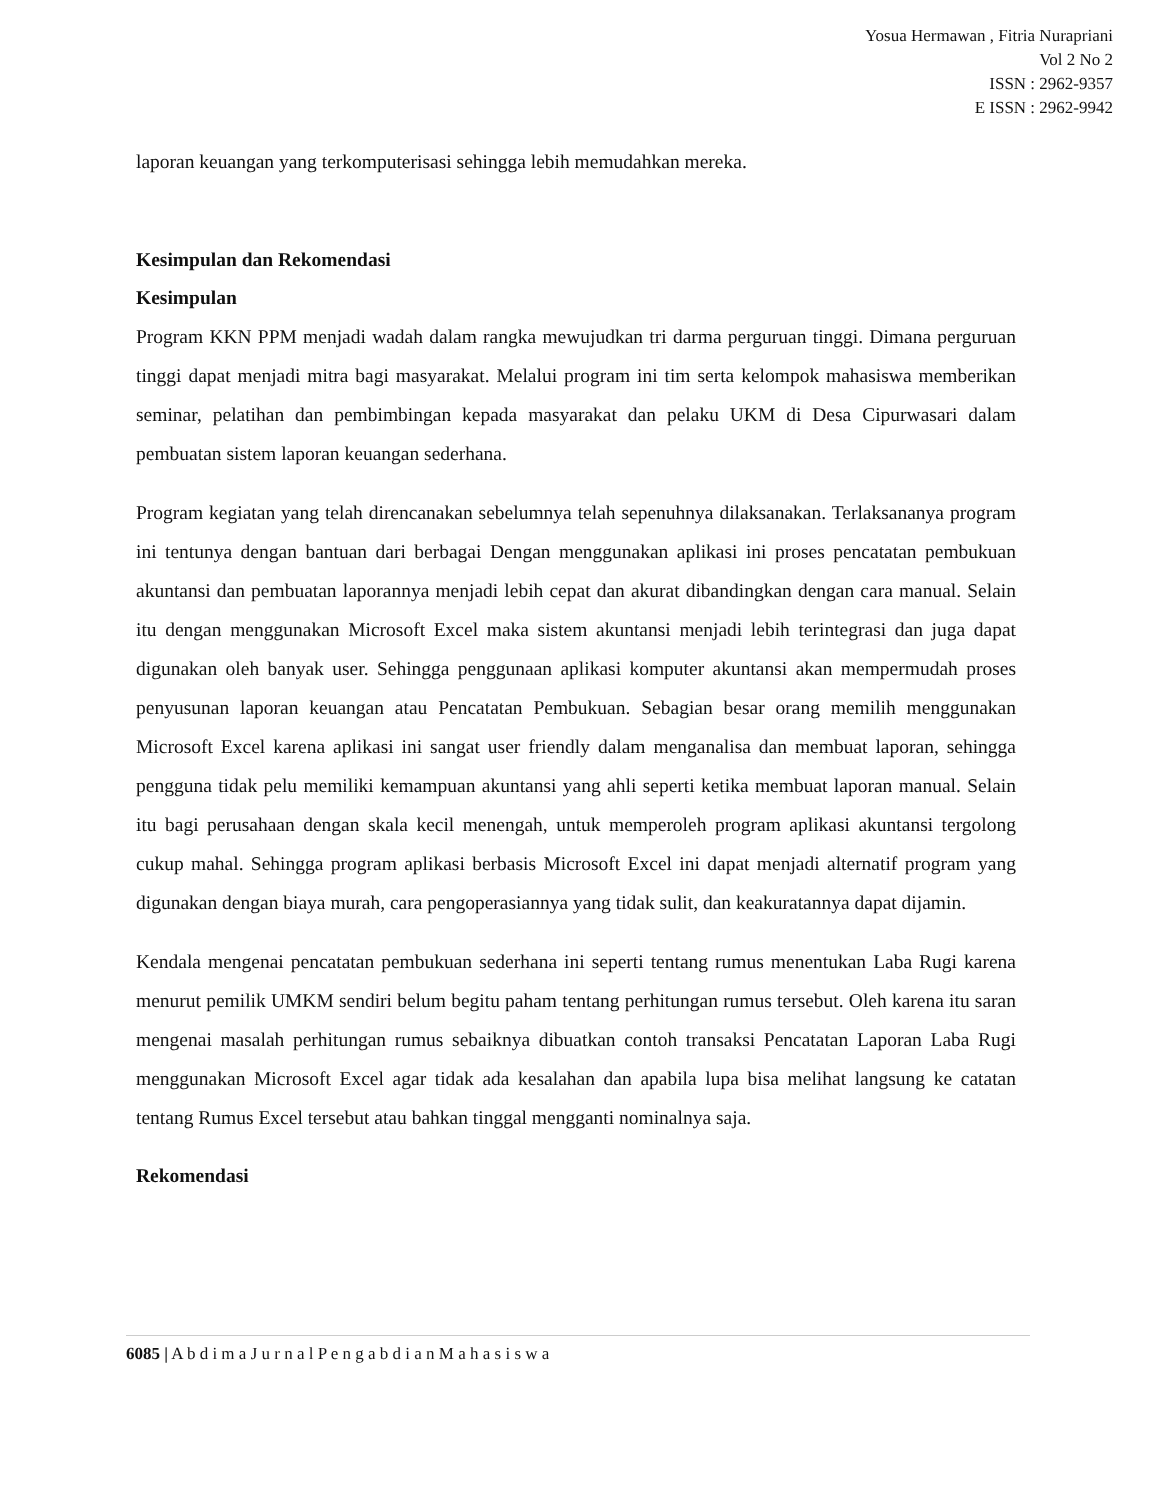Yosua Hermawan , Fitria Nurapriani
Vol 2 No 2
ISSN : 2962-9357
E ISSN : 2962-9942
laporan keuangan yang terkomputerisasi sehingga lebih memudahkan mereka.
Kesimpulan dan Rekomendasi
Kesimpulan
Program KKN PPM menjadi wadah dalam rangka mewujudkan tri darma perguruan tinggi. Dimana perguruan tinggi dapat menjadi mitra bagi masyarakat. Melalui program ini tim serta kelompok mahasiswa memberikan seminar, pelatihan dan pembimbingan kepada masyarakat dan pelaku UKM di Desa Cipurwasari dalam pembuatan sistem laporan keuangan sederhana.
Program kegiatan yang telah direncanakan sebelumnya telah sepenuhnya dilaksanakan. Terlaksananya program ini tentunya dengan bantuan dari berbagai Dengan menggunakan aplikasi ini proses pencatatan pembukuan akuntansi dan pembuatan laporannya menjadi lebih cepat dan akurat dibandingkan dengan cara manual. Selain itu dengan menggunakan Microsoft Excel maka sistem akuntansi menjadi lebih terintegrasi dan juga dapat digunakan oleh banyak user. Sehingga penggunaan aplikasi komputer akuntansi akan mempermudah proses penyusunan laporan keuangan atau Pencatatan Pembukuan. Sebagian besar orang memilih menggunakan Microsoft Excel karena aplikasi ini sangat user friendly dalam menganalisa dan membuat laporan, sehingga pengguna tidak pelu memiliki kemampuan akuntansi yang ahli seperti ketika membuat laporan manual. Selain itu bagi perusahaan dengan skala kecil menengah, untuk memperoleh program aplikasi akuntansi tergolong cukup mahal. Sehingga program aplikasi berbasis Microsoft Excel ini dapat menjadi alternatif program yang digunakan dengan biaya murah, cara pengoperasiannya yang tidak sulit, dan keakuratannya dapat dijamin.
Kendala mengenai pencatatan pembukuan sederhana ini seperti tentang rumus menentukan Laba Rugi karena menurut pemilik UMKM sendiri belum begitu paham tentang perhitungan rumus tersebut. Oleh karena itu saran mengenai masalah perhitungan rumus sebaiknya dibuatkan contoh transaksi Pencatatan Laporan Laba Rugi menggunakan Microsoft Excel agar tidak ada kesalahan dan apabila lupa bisa melihat langsung ke catatan tentang Rumus Excel tersebut atau bahkan tinggal mengganti nominalnya saja.
Rekomendasi
6085 | A b d i m a J u r n a l P e n g a b d i a n M a h a s i s w a